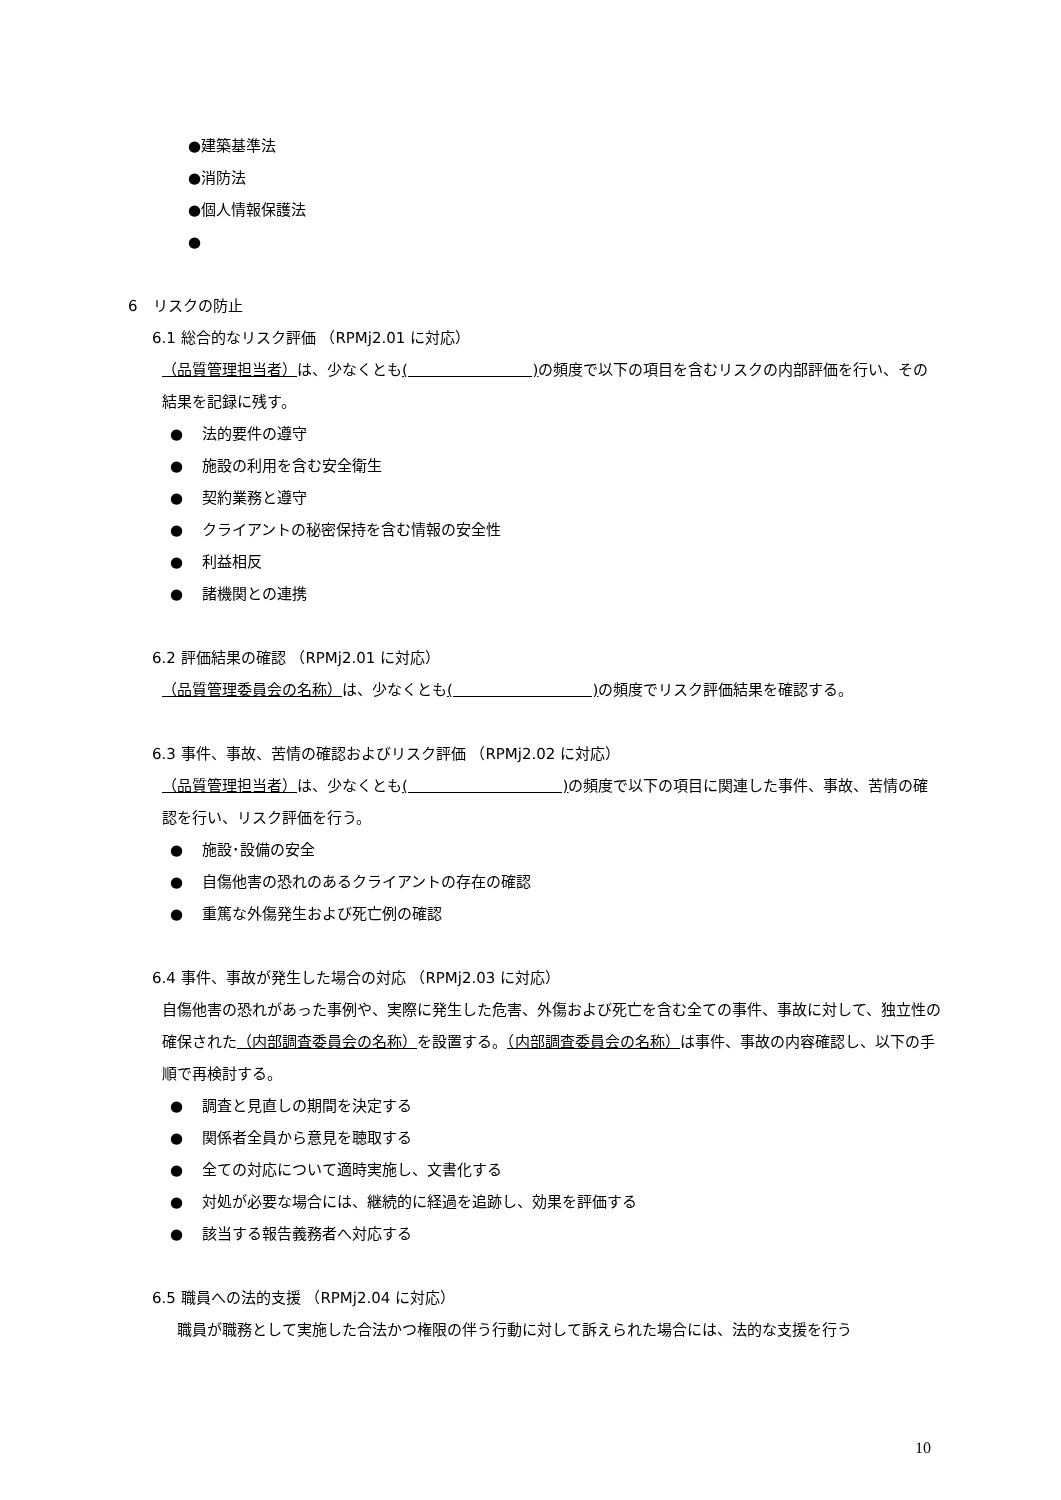●建築基準法
●消防法
●個人情報保護法
●
6　リスクの防止
6.1 総合的なリスク評価 （RPMj2.01 に対応）
（品質管理担当者）は、少なくとも(　　　　　　　　 ) の頻度で以下の項目を含むリスクの内部評価を行い、その結果を記録に残す。
● 法的要件の遵守
● 施設の利用を含む安全衛生
● 契約業務と遵守
● クライアントの秘密保持を含む情報の安全性
● 利益相反
● 諸機関との連携
6.2 評価結果の確認 （RPMj2.01 に対応）
（品質管理委員会の名称）は、少なくとも(　　　　　　　　　 ) の頻度でリスク評価結果を確認する。
6.3 事件、事故、苦情の確認およびリスク評価 （RPMj2.02 に対応）
（品質管理担当者）は、少なくとも(　　　　　　　　　　 ) の頻度で以下の項目に関連した事件、事故、苦情の確認を行い、リスク評価を行う。
● 施設･設備の安全
● 自傷他害の恐れのあるクライアントの存在の確認
● 重篤な外傷発生および死亡例の確認
6.4 事件、事故が発生した場合の対応 （RPMj2.03 に対応）
自傷他害の恐れがあった事例や、実際に発生した危害、外傷および死亡を含む全ての事件、事故に対して、独立性の確保された（内部調査委員会の名称）を設置する。（内部調査委員会の名称）は事件、事故の内容確認し、以下の手順で再検討する。
● 調査と見直しの期間を決定する
● 関係者全員から意見を聴取する
● 全ての対応について適時実施し、文書化する
● 対処が必要な場合には、継続的に経過を追跡し、効果を評価する
● 該当する報告義務者へ対応する
6.5 職員への法的支援 （RPMj2.04 に対応）
　職員が職務として実施した合法かつ権限の伴う行動に対して訴えられた場合には、法的な支援を行う
10